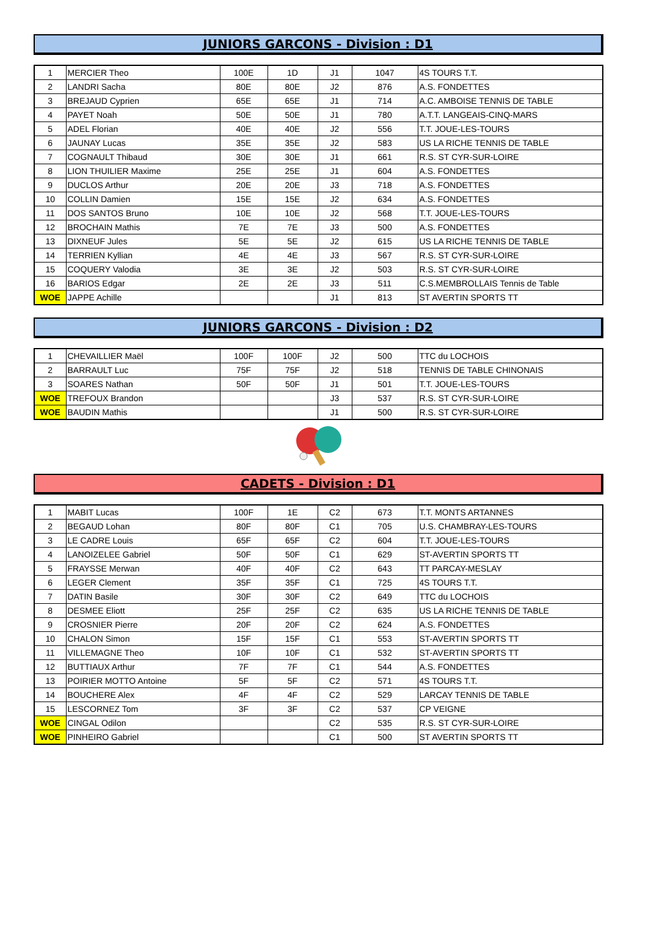JUNIORS GARCONS - Division : D1
| 1 | MERCIER Theo | 100E | 1D | J1 | 1047 | 4S TOURS T.T. |
| 2 | LANDRI Sacha | 80E | 80E | J2 | 876 | A.S. FONDETTES |
| 3 | BREJAUD Cyprien | 65E | 65E | J1 | 714 | A.C. AMBOISE TENNIS DE TABLE |
| 4 | PAYET Noah | 50E | 50E | J1 | 780 | A.T.T. LANGEAIS-CINQ-MARS |
| 5 | ADEL Florian | 40E | 40E | J2 | 556 | T.T. JOUE-LES-TOURS |
| 6 | JAUNAY Lucas | 35E | 35E | J2 | 583 | US LA RICHE TENNIS DE TABLE |
| 7 | COGNAULT Thibaud | 30E | 30E | J1 | 661 | R.S. ST CYR-SUR-LOIRE |
| 8 | LION THUILIER Maxime | 25E | 25E | J1 | 604 | A.S. FONDETTES |
| 9 | DUCLOS Arthur | 20E | 20E | J3 | 718 | A.S. FONDETTES |
| 10 | COLLIN Damien | 15E | 15E | J2 | 634 | A.S. FONDETTES |
| 11 | DOS SANTOS Bruno | 10E | 10E | J2 | 568 | T.T. JOUE-LES-TOURS |
| 12 | BROCHAIN Mathis | 7E | 7E | J3 | 500 | A.S. FONDETTES |
| 13 | DIXNEUF Jules | 5E | 5E | J2 | 615 | US LA RICHE TENNIS DE TABLE |
| 14 | TERRIEN Kyllian | 4E | 4E | J3 | 567 | R.S. ST CYR-SUR-LOIRE |
| 15 | COQUERY Valodia | 3E | 3E | J2 | 503 | R.S. ST CYR-SUR-LOIRE |
| 16 | BARIOS Edgar | 2E | 2E | J3 | 511 | C.S.MEMBROLLAIS Tennis de Table |
| WOE | JAPPE Achille | | | J1 | 813 | ST AVERTIN SPORTS TT |
JUNIORS GARCONS - Division : D2
| 1 | CHEVAILLIER Maël | 100F | 100F | J2 | 500 | TTC du LOCHOIS |
| 2 | BARRAULT Luc | 75F | 75F | J2 | 518 | TENNIS DE TABLE CHINONAIS |
| 3 | SOARES Nathan | 50F | 50F | J1 | 501 | T.T. JOUE-LES-TOURS |
| WOE | TREFOUX Brandon | | | J3 | 537 | R.S. ST CYR-SUR-LOIRE |
| WOE | BAUDIN Mathis | | | J1 | 500 | R.S. ST CYR-SUR-LOIRE |
CADETS - Division : D1
| 1 | MABIT Lucas | 100F | 1E | C2 | 673 | T.T. MONTS ARTANNES |
| 2 | BEGAUD Lohan | 80F | 80F | C1 | 705 | U.S. CHAMBRAY-LES-TOURS |
| 3 | LE CADRE Louis | 65F | 65F | C2 | 604 | T.T. JOUE-LES-TOURS |
| 4 | LANOIZELEE Gabriel | 50F | 50F | C1 | 629 | ST-AVERTIN SPORTS TT |
| 5 | FRAYSSE Merwan | 40F | 40F | C2 | 643 | TT PARCAY-MESLAY |
| 6 | LEGER Clement | 35F | 35F | C1 | 725 | 4S TOURS T.T. |
| 7 | DATIN Basile | 30F | 30F | C2 | 649 | TTC du LOCHOIS |
| 8 | DESMEE Eliott | 25F | 25F | C2 | 635 | US LA RICHE TENNIS DE TABLE |
| 9 | CROSNIER Pierre | 20F | 20F | C2 | 624 | A.S. FONDETTES |
| 10 | CHALON Simon | 15F | 15F | C1 | 553 | ST-AVERTIN SPORTS TT |
| 11 | VILLEMAGNE Theo | 10F | 10F | C1 | 532 | ST-AVERTIN SPORTS TT |
| 12 | BUTTIAUX Arthur | 7F | 7F | C1 | 544 | A.S. FONDETTES |
| 13 | POIRIER MOTTO Antoine | 5F | 5F | C2 | 571 | 4S TOURS T.T. |
| 14 | BOUCHERE Alex | 4F | 4F | C2 | 529 | LARCAY TENNIS DE TABLE |
| 15 | LESCORNEZ Tom | 3F | 3F | C2 | 537 | CP VEIGNE |
| WOE | CINGAL Odilon | | | C2 | 535 | R.S. ST CYR-SUR-LOIRE |
| WOE | PINHEIRO Gabriel | | | C1 | 500 | ST AVERTIN SPORTS TT |